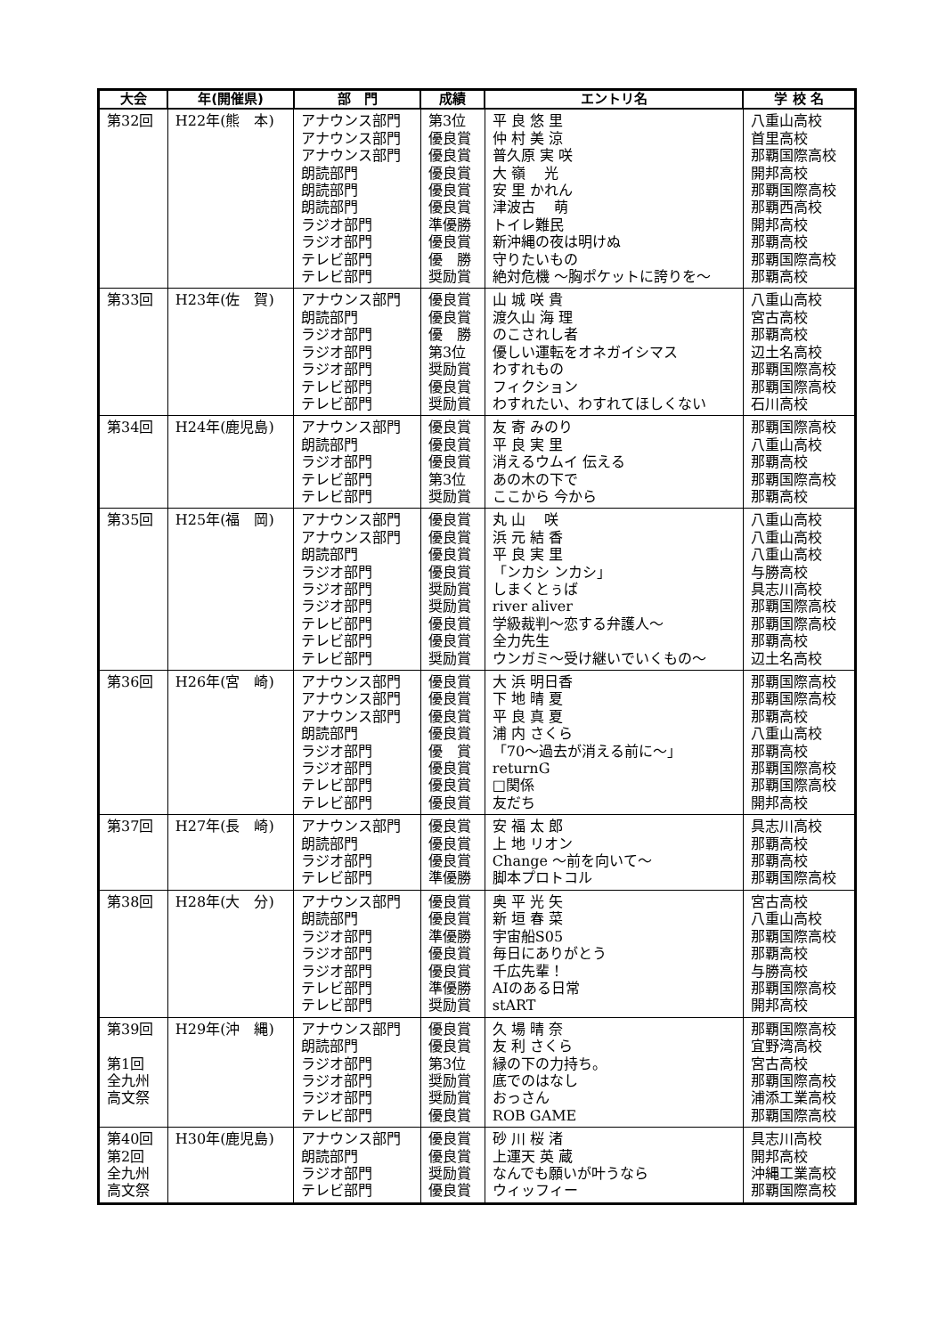| 大会 | 年(開催県) | 部 門 | 成績 | エントリ名 | 学 校 名 |
| --- | --- | --- | --- | --- | --- |
| 第32回 | H22年(熊 本) | アナウンス部門 アナウンス部門 アナウンス部門 朗読部門 朗読部門 朗読部門 ラジオ部門 ラジオ部門 テレビ部門 テレビ部門 | 第3位 優良賞 優良賞 優良賞 優良賞 優良賞 準優勝 優良賞 優 勝 奨励賞 | 平 良 悠 里 仲 村 美 涼 普久原 実 咲 大 嶺 光 安 里 かれん 津波古 萌 トイレ難民 新沖縄の夜は明けぬ 守りたいもの 絶対危機 ～胸ポケットに誇りを～ | 八重山高校 首里高校 那覇国際高校 開邦高校 那覇国際高校 那覇西高校 開邦高校 那覇高校 那覇国際高校 那覇高校 |
| 第33回 | H23年(佐 賀) | アナウンス部門 朗読部門 ラジオ部門 ラジオ部門 ラジオ部門 テレビ部門 テレビ部門 | 優良賞 優良賞 優 勝 第3位 奨励賞 優良賞 奨励賞 | 山 城 咲 貴 渡久山 海 理 のこされし者 優しい運転をオネガイシマス わすれもの フィクション わすれたい、わすれてほしくない | 八重山高校 宮古高校 那覇高校 辺土名高校 那覇国際高校 那覇国際高校 石川高校 |
| 第34回 | H24年(鹿児島) | アナウンス部門 朗読部門 ラジオ部門 テレビ部門 テレビ部門 | 優良賞 優良賞 優良賞 第3位 奨励賞 | 友 寄 みのり 平 良 実 里 消えるウムイ 伝える あの木の下で ここから 今から | 那覇国際高校 八重山高校 那覇高校 那覇国際高校 那覇高校 |
| 第35回 | H25年(福 岡) | アナウンス部門 アナウンス部門 朗読部門 ラジオ部門 ラジオ部門 ラジオ部門 テレビ部門 テレビ部門 テレビ部門 | 優良賞 優良賞 優良賞 優良賞 奨励賞 奨励賞 優良賞 優良賞 奨励賞 | 丸 山 咲 浜 元 結 香 平 良 実 里 「ンカシ ンカシ」 しまくとぅば river aliver 学級裁判～恋する弁護人～ 全力先生 ウンガミ～受け継いでいくもの～ | 八重山高校 八重山高校 八重山高校 与勝高校 具志川高校 那覇国際高校 那覇国際高校 那覇高校 辺土名高校 |
| 第36回 | H26年(宮 崎) | アナウンス部門 アナウンス部門 アナウンス部門 朗読部門 ラジオ部門 ラジオ部門 テレビ部門 テレビ部門 | 優良賞 優良賞 優良賞 優良賞 優 賞 優良賞 優良賞 優良賞 | 大 浜 明日香 下 地 晴 夏 平 良 真 夏 浦 内 さくら 「70～過去が消える前に～」 returnG □関係 友だち | 那覇国際高校 那覇国際高校 那覇高校 八重山高校 那覇高校 那覇国際高校 那覇国際高校 開邦高校 |
| 第37回 | H27年(長 崎) | アナウンス部門 朗読部門 ラジオ部門 テレビ部門 | 優良賞 優良賞 優良賞 準優勝 | 安 福 太 郎 上 地 リオン Change ～前を向いて～ 脚本プロトコル | 具志川高校 那覇高校 那覇高校 那覇国際高校 |
| 第38回 | H28年(大 分) | アナウンス部門 朗読部門 ラジオ部門 ラジオ部門 ラジオ部門 テレビ部門 テレビ部門 | 優良賞 優良賞 準優勝 優良賞 優良賞 準優勝 奨励賞 | 奥 平 光 矢 新 垣 春 菜 宇宙船S05 毎日にありがとう 千広先輩！ AIのある日常 stART | 宮古高校 八重山高校 那覇国際高校 那覇高校 与勝高校 那覇国際高校 開邦高校 |
| 第39回 第1回 全九州 高文祭 | H29年(沖 縄) | アナウンス部門 朗読部門 ラジオ部門 ラジオ部門 ラジオ部門 テレビ部門 | 優良賞 優良賞 第3位 奨励賞 奨励賞 優良賞 | 久 場 晴 奈 友 利 さくら 縁の下の力持ち。 底でのはなし おっさん ROB GAME | 那覇国際高校 宜野湾高校 宮古高校 那覇国際高校 浦添工業高校 那覇国際高校 |
| 第40回 第2回 全九州 高文祭 | H30年(鹿児島) | アナウンス部門 朗読部門 ラジオ部門 テレビ部門 | 優良賞 優良賞 奨励賞 優良賞 | 砂 川 桜 渚 上運天 英 蔵 なんでも願いが叶うなら ウィッフィー | 具志川高校 開邦高校 沖縄工業高校 那覇国際高校 |